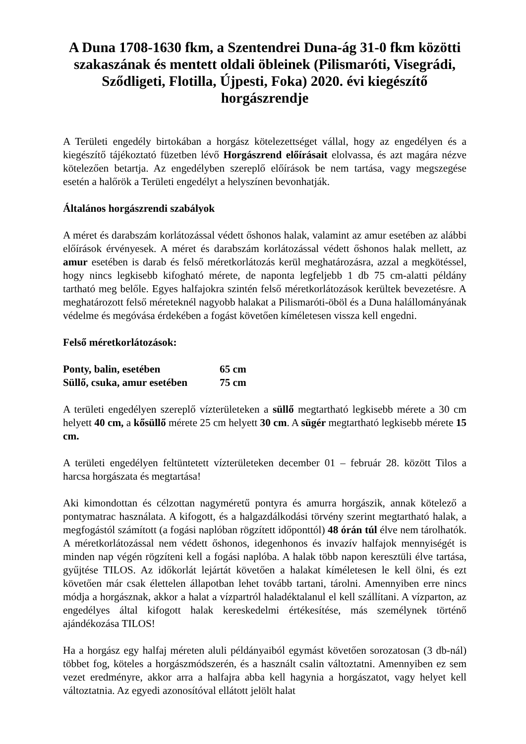A Duna 1708-1630 fkm, a Szentendrei Duna-ág 31-0 fkm közötti szakaszának és mentett oldali öbleinek (Pilismaróti, Visegrádi, Sződligeti, Flotilla, Újpesti, Foka) 2020. évi kiegészítő horgászrendje
A Területi engedély birtokában a horgász kötelezettséget vállal, hogy az engedélyen és a kiegészítő tájékoztató füzetben lévő Horgászrend előírásait elolvassa, és azt magára nézve kötelezően betartja. Az engedélyben szereplő előírások be nem tartása, vagy megszegése esetén a halőrök a Területi engedélyt a helyszínen bevonhatják.
Általános horgászrendi szabályok
A méret és darabszám korlátozással védett őshonos halak, valamint az amur esetében az alábbi előírások érvényesek. A méret és darabszám korlátozással védett őshonos halak mellett, az amur esetében is darab és felső méretkorlátozás kerül meghatározásra, azzal a megkötéssel, hogy nincs legkisebb kifogható mérete, de naponta legfeljebb 1 db 75 cm-alatti példány tartható meg belőle. Egyes halfajokra szintén felső méretkorlátozások kerültek bevezetésre. A meghatározott felső méreteknél nagyobb halakat a Pilismaróti-öböl és a Duna halállományának védelme és megóvása érdekében a fogást követően kíméletesen vissza kell engedni.
Felső méretkorlátozások:
| Ponty, balin, esetében | 65 cm |
| Süllő, csuka, amur esetében | 75 cm |
A területi engedélyen szereplő vízterületeken a süllő megtartható legkisebb mérete a 30 cm helyett 40 cm, a kősüllő mérete 25 cm helyett 30 cm. A sügér megtartható legkisebb mérete 15 cm.
A területi engedélyen feltüntetett vízterületeken december 01 – február 28. között Tilos a harcsa horgászata és megtartása!
Aki kimondottan és célzottan nagyméretű pontyra és amurra horgászik, annak kötelező a pontymatrac használata. A kifogott, és a halgazdálkodási törvény szerint megtartható halak, a megfogástól számított (a fogási naplóban rögzített időponttól) 48 órán túl élve nem tárolhatók. A méretkorlátozással nem védett őshonos, idegenhonos és invazív halfajok mennyiségét is minden nap végén rögzíteni kell a fogási naplóba. A halak több napon keresztüli élve tartása, gyűjtése TILOS. Az időkorlát lejártát követően a halakat kíméletesen le kell ölni, és ezt követően már csak élettelen állapotban lehet tovább tartani, tárolni. Amennyiben erre nincs módja a horgásznak, akkor a halat a vízpartról haladéktalanul el kell szállítani. A vízparton, az engedélyes által kifogott halak kereskedelmi értékesítése, más személynek történő ajándékozása TILOS!
Ha a horgász egy halfaj méreten aluli példányaiból egymást követően sorozatosan (3 db-nál) többet fog, köteles a horgászmódszerén, és a használt csalin változtatni. Amennyiben ez sem vezet eredményre, akkor arra a halfajra abba kell hagynia a horgászatot, vagy helyet kell változtatnia. Az egyedi azonosítóval ellátott jelölt halat